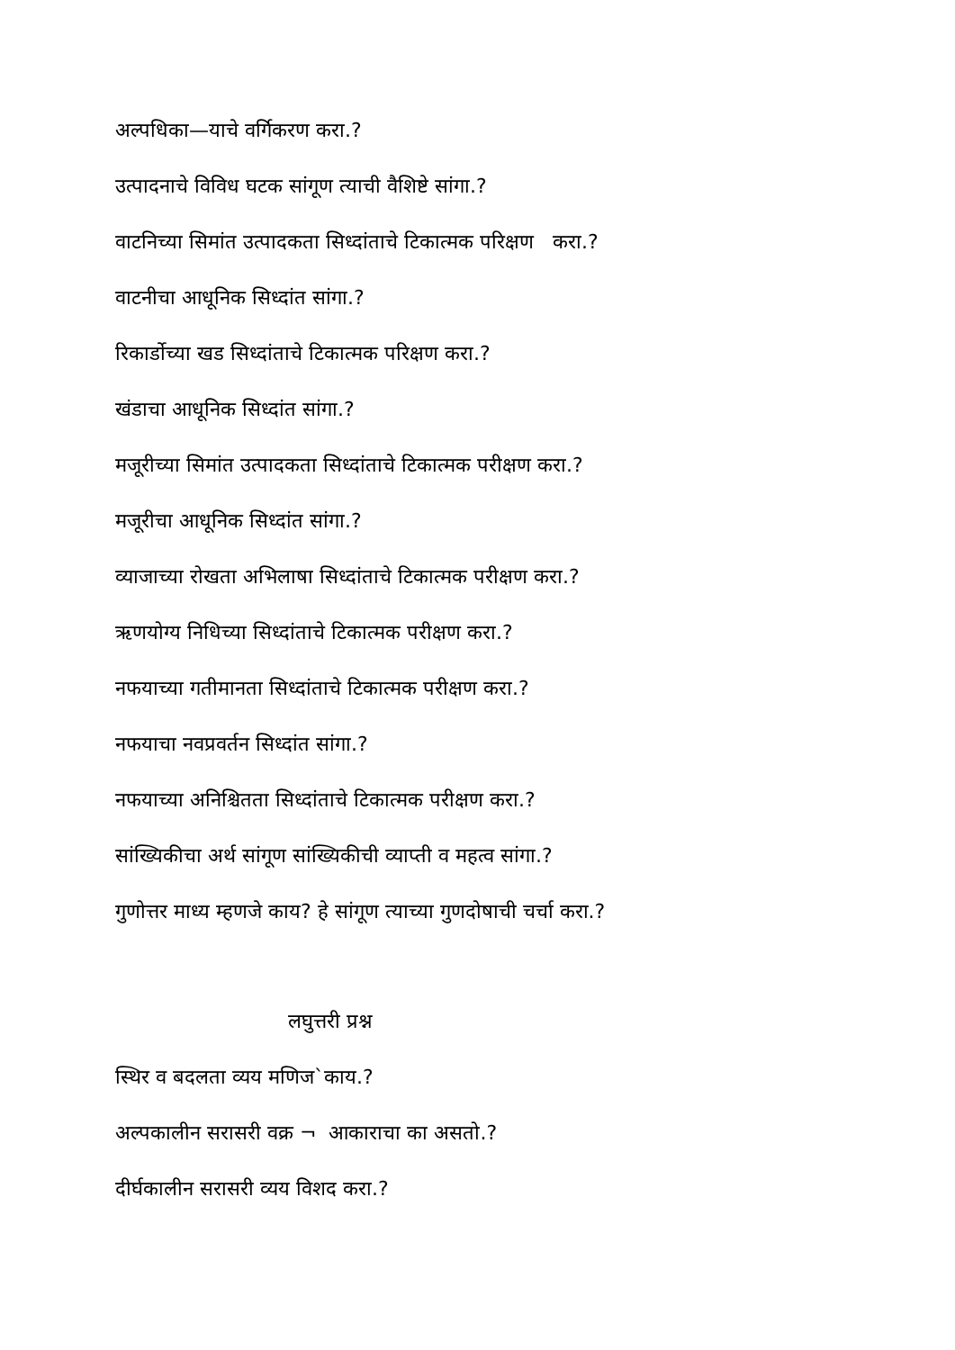अल्पधिका—याचे वर्गिकरण करा.?
उत्पादनाचे विविध घटक सांगूण त्याची वैशिष्टे सांगा.?
वाटनिच्या सिमांत उत्पादकता सिध्दांताचे टिकात्मक परिक्षण करा.?
वाटनीचा आधूनिक सिध्दांत सांगा.?
रिकार्डोच्या खड सिध्दांताचे टिकात्मक परिक्षण करा.?
खंडाचा आधूनिक सिध्दांत सांगा.?
मजूरीच्या सिमांत उत्पादकता सिध्दांताचे टिकात्मक परीक्षण करा.?
मजूरीचा आधूनिक सिध्दांत सांगा.?
व्याजाच्या रोखता अभिलाषा सिध्दांताचे टिकात्मक परीक्षण करा.?
ऋणयोग्य निधिच्या सिध्दांताचे टिकात्मक परीक्षण करा.?
नफयाच्या गतीमानता सिध्दांताचे टिकात्मक परीक्षण करा.?
नफयाचा नवप्रवर्तन सिध्दांत सांगा.?
नफयाच्या अनिश्चितता सिध्दांताचे टिकात्मक परीक्षण करा.?
सांख्यिकीचा अर्थ सांगूण सांख्यिकीची व्याप्ती व महत्व सांगा.?
गुणोत्तर माध्य म्हणजे काय? हे सांगूण त्याच्या गुणदोषाची चर्चा करा.?
लघुत्तरी प्रश्न
स्थिर व बदलता व्यय मणिज`काय.?
अल्पकालीन सरासरी वक्र ¬ आकाराचा का असतो.?
दीर्घकालीन सरासरी व्यय विशद करा.?